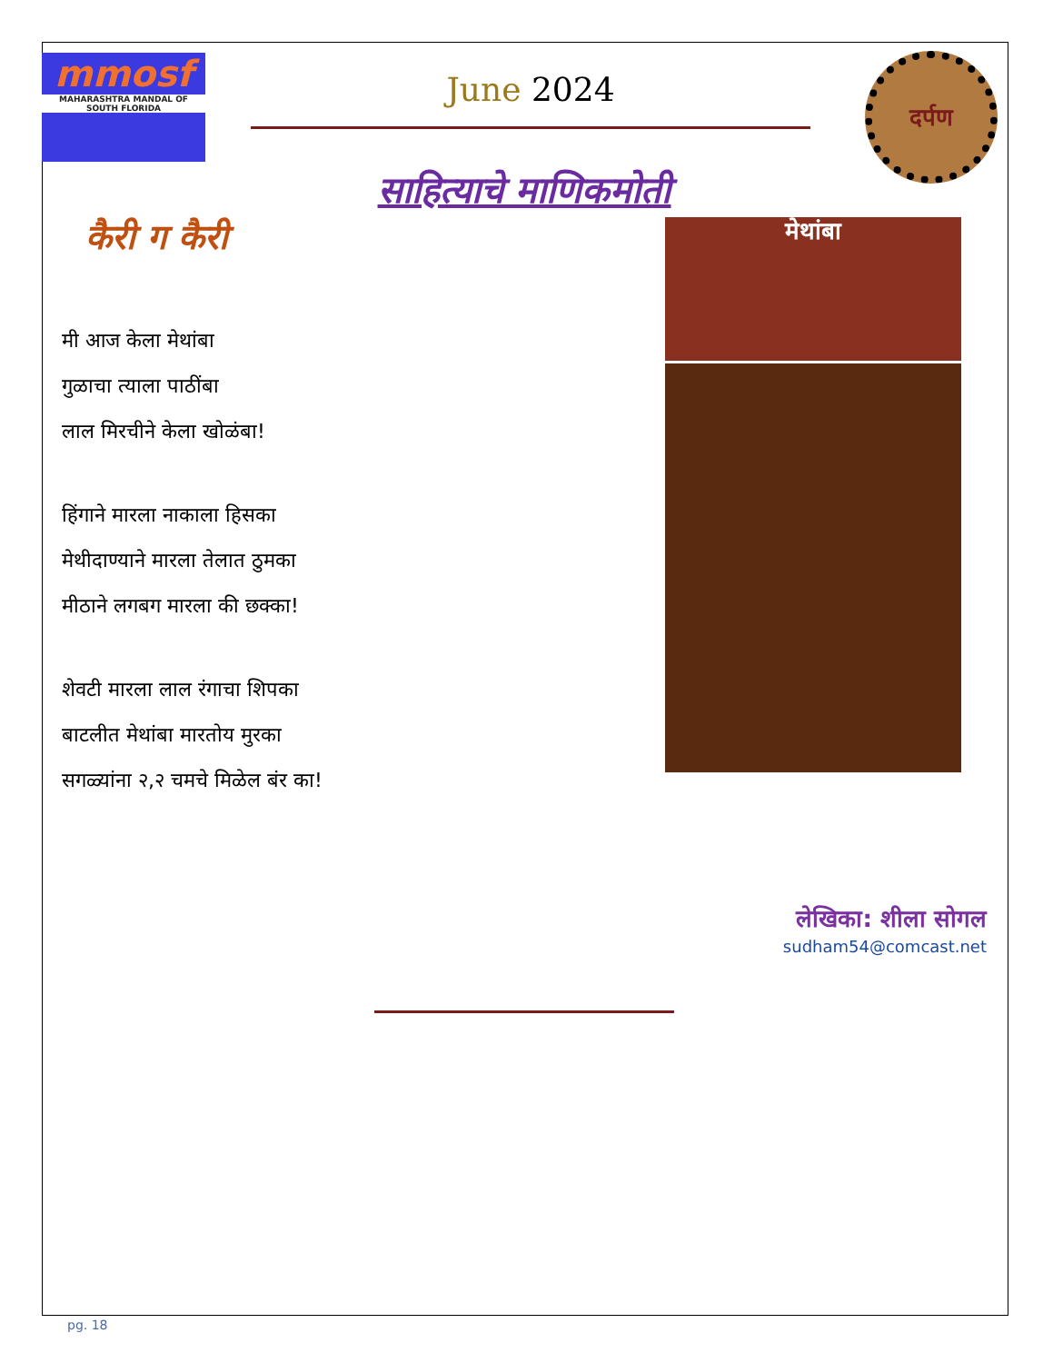mmosf
MAHARASHTRA MANDAL OF SOUTH FLORIDA
June 2024
दर्पण
साहित्याचे माणिकमोती
कैरी ग कैरी
मी आज केला मेथांबा
गुळाचा त्याला पाठींबा
लाल मिरचीने केला खोळंबा!
हिंगाने मारला नाकाला हिसका
मेथीदाण्याने मारला तेलात ठुमका
मीठाने लगबग मारला की छक्का!
शेवटी मारला लाल रंगाचा शिपका
बाटलीत मेथांबा मारतोय मुरका
सगळ्यांना २,२ चमचे मिळेल बंर का!
मेथांबा
लेखिका: शीला सोगल
sudham54@comcast.net
pg. 18